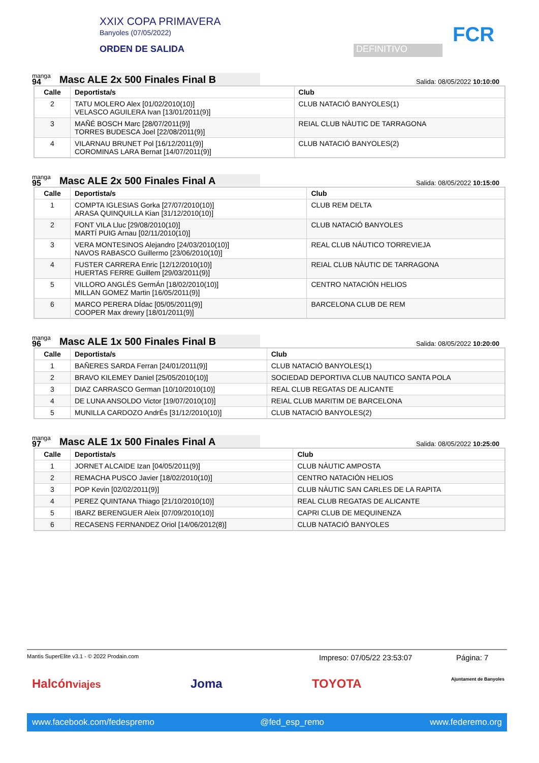XXIX COPA PRIMAVERA
Banyoles (07/05/2022)
ORDEN DE SALIDA
DEFINITIVO
FCR
manga
94
Masc ALE 2x 500 Finales Final B
Salida: 08/05/2022 10:10:00
| Calle | Deportista/s | Club |
| --- | --- | --- |
| 2 | TATU MOLERO Alex [01/02/2010(10)] VELASCO AGUILERA Ivan [13/01/2011(9)] | CLUB NATACIÓ BANYOLES(1) |
| 3 | MAÑÉ BOSCH Marc [28/07/2011(9)] TORRES BUDESCA Joel [22/08/2011(9)] | REIAL CLUB NÀUTIC DE TARRAGONA |
| 4 | VILARNAU BRUNET Pol [16/12/2011(9)] COROMINAS LARA Bernat [14/07/2011(9)] | CLUB NATACIÓ BANYOLES(2) |
manga
95
Masc ALE 2x 500 Finales Final A
Salida: 08/05/2022 10:15:00
| Calle | Deportista/s | Club |
| --- | --- | --- |
| 1 | COMPTA IGLESIAS Gorka [27/07/2010(10)] ARASA QUINQUILLA Kian [31/12/2010(10)] | CLUB REM DELTA |
| 2 | FONT VILA Lluc [29/08/2010(10)] MARTÍ PUIG Arnau [02/11/2010(10)] | CLUB NATACIÓ BANYOLES |
| 3 | VERA MONTESINOS Alejandro [24/03/2010(10)] NAVOS RABASCO Guillermo [23/06/2010(10)] | REAL CLUB NÁUTICO TORREVIEJA |
| 4 | FUSTER CARRERA Enric [12/12/2010(10)] HUERTAS FERRE Guillem [29/03/2011(9)] | REIAL CLUB NÀUTIC DE TARRAGONA |
| 5 | VILLORO ANGLÉS GermÁn [18/02/2010(10)] MILLAN GOMEZ Martin [16/05/2011(9)] | CENTRO NATACIÓN HELIOS |
| 6 | MARCO PERERA DÍdac [05/05/2011(9)] COOPER Max drewry [18/01/2011(9)] | BARCELONA CLUB DE REM |
manga
96
Masc ALE 1x 500 Finales Final B
Salida: 08/05/2022 10:20:00
| Calle | Deportista/s | Club |
| --- | --- | --- |
| 1 | BAÑERES SARDA Ferran [24/01/2011(9)] | CLUB NATACIÓ BANYOLES(1) |
| 2 | BRAVO KILEMEY Daniel [25/05/2010(10)] | SOCIEDAD DEPORTIVA CLUB NAUTICO SANTA POLA |
| 3 | DIAZ CARRASCO German [10/10/2010(10)] | REAL CLUB REGATAS DE ALICANTE |
| 4 | DE LUNA ANSOLDO Victor [19/07/2010(10)] | REIAL CLUB MARITIM DE BARCELONA |
| 5 | MUNILLA CARDOZO AndrÉs [31/12/2010(10)] | CLUB NATACIÓ BANYOLES(2) |
manga
97
Masc ALE 1x 500 Finales Final A
Salida: 08/05/2022 10:25:00
| Calle | Deportista/s | Club |
| --- | --- | --- |
| 1 | JORNET ALCAIDE Izan [04/05/2011(9)] | CLUB NÀUTIC AMPOSTA |
| 2 | REMACHA PUSCO Javier [18/02/2010(10)] | CENTRO NATACIÓN HELIOS |
| 3 | POP Kevin [02/02/2011(9)] | CLUB NÀUTIC SAN CARLES DE LA RAPITA |
| 4 | PEREZ QUINTANA Thiago [21/10/2010(10)] | REAL CLUB REGATAS DE ALICANTE |
| 5 | IBARZ BERENGUER Aleix [07/09/2010(10)] | CAPRI CLUB DE MEQUINENZA |
| 6 | RECASENS FERNANDEZ Oriol [14/06/2012(8)] | CLUB NATACIÓ BANYOLES |
Mantis SuperElite v3.1 - © 2022 Prodain.com Impreso: 07/05/22 23:53:07 Página: 7
Halcónviajes Joma TOYOTA Ajuntament de Banyoles
www.facebook.com/fedespremo @fed_esp_remo www.federemo.org